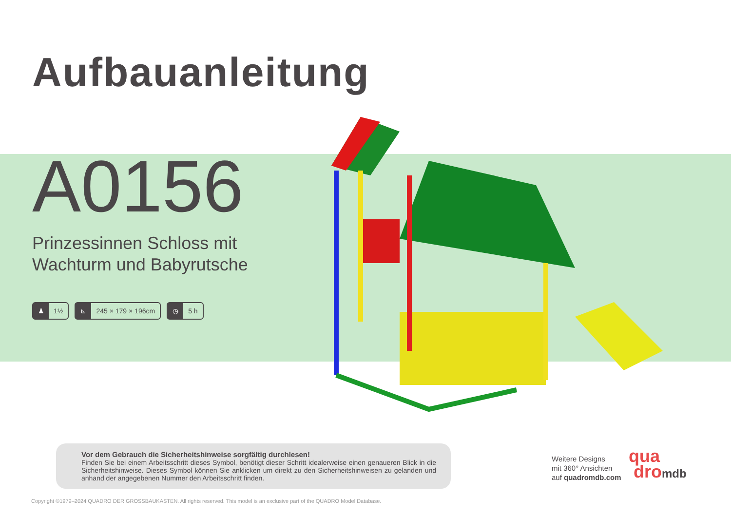Aufbauanleitung
A0156
Prinzessinnen Schloss mit
Wachturm und Babyrutsche
♟ 1½
⊾ 245 × 179 × 196cm
◷ 5 h
Vor dem Gebrauch die Sicherheitshinweise sorgfältig durchlesen!
Finden Sie bei einem Arbeitsschritt dieses Symbol, benötigt dieser Schritt idealerweise einen genaueren Blick in die Sicherheitshinweise. Dieses Symbol können Sie anklicken um direkt zu den Sicherheitshinweisen zu gelanden und anhand der angegebenen Nummer den Arbeitsschritt finden.
Weitere Designs
mit 360° Ansichten
auf quadromdb.com
qua
dromdb
Copyright ©1979–2024 QUADRO DER GROSSBAUKASTEN. All rights reserved. This model is an exclusive part of the QUADRO Model Database.